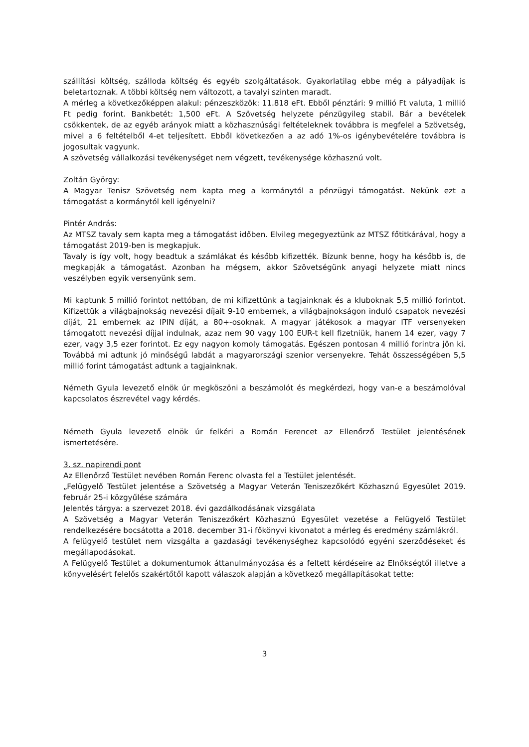szállítási költség, szálloda költség és egyéb szolgáltatások. Gyakorlatilag ebbe még a pályadíjak is beletartoznak. A többi költség nem változott, a tavalyi szinten maradt.
A mérleg a következőképpen alakul: pénzeszközök: 11.818 eFt. Ebből pénztári: 9 millió Ft valuta, 1 millió Ft pedig forint. Bankbetét: 1,500 eFt. A Szövetség helyzete pénzügyileg stabil. Bár a bevételek csökkentek, de az egyéb arányok miatt a közhasznúsági feltételeknek továbbra is megfelel a Szövetség, mivel a 6 feltételből 4-et teljesített. Ebből következően a az adó 1%-os igénybevételére továbbra is jogosultak vagyunk.
A szövetség vállalkozási tevékenységet nem végzett, tevékenysége közhasznú volt.
Zoltán György:
A Magyar Tenisz Szövetség nem kapta meg a kormánytól a pénzügyi támogatást. Nekünk ezt a támogatást a kormánytól kell igényelni?
Pintér András:
Az MTSZ tavaly sem kapta meg a támogatást időben. Elvileg megegyeztünk az MTSZ főtitkárával, hogy a támogatást 2019-ben is megkapjuk.
Tavaly is így volt, hogy beadtuk a számlákat és később kifizették. Bízunk benne, hogy ha később is, de megkapják a támogatást. Azonban ha mégsem, akkor Szövetségünk anyagi helyzete miatt nincs veszélyben egyik versenyünk sem.
Mi kaptunk 5 millió forintot nettóban, de mi kifizettünk a tagjainknak és a kluboknak 5,5 millió forintot. Kifizettük a világbajnokság nevezési díjait 9-10 embernek, a világbajnokságon induló csapatok nevezési díját, 21 embernek az IPIN díját, a 80+-osoknak. A magyar játékosok a magyar ITF versenyeken támogatott nevezési díjjal indulnak, azaz nem 90 vagy 100 EUR-t kell fizetniük, hanem 14 ezer, vagy 7 ezer, vagy 3,5 ezer forintot. Ez egy nagyon komoly támogatás. Egészen pontosan 4 millió forintra jön ki. Továbbá mi adtunk jó minőségű labdát a magyarországi szenior versenyekre. Tehát összességében 5,5 millió forint támogatást adtunk a tagjainknak.
Németh Gyula levezető elnök úr megköszöni a beszámolót és megkérdezi, hogy van-e a beszámolóval kapcsolatos észrevétel vagy kérdés.
Németh Gyula levezető elnök úr felkéri a Román Ferencet az Ellenőrző Testület jelentésének ismertetésére.
3. sz. napirendi pont
Az Ellenőrző Testület nevében Román Ferenc olvasta fel a Testület jelentését.
„Felügyelő Testület jelentése a Szövetség a Magyar Veterán Teniszezőkért Közhasznú Egyesület 2019. február 25-i közgyűlése számára
Jelentés tárgya: a szervezet 2018. évi gazdálkodásának vizsgálata
A Szövetség a Magyar Veterán Teniszezőkért Közhasznú Egyesület vezetése a Felügyelő Testület rendelkezésére bocsátotta a 2018. december 31-i főkönyvi kivonatot a mérleg és eredmény számlákról.
A felügyelő testület nem vizsgálta a gazdasági tevékenységhez kapcsolódó egyéni szerződéseket és megállapodásokat.
A Felügyelő Testület a dokumentumok áttanulmányozása és a feltett kérdéseire az Elnökségtől illetve a könyvelésért felelős szakértőtől kapott válaszok alapján a következő megállapításokat tette:
3